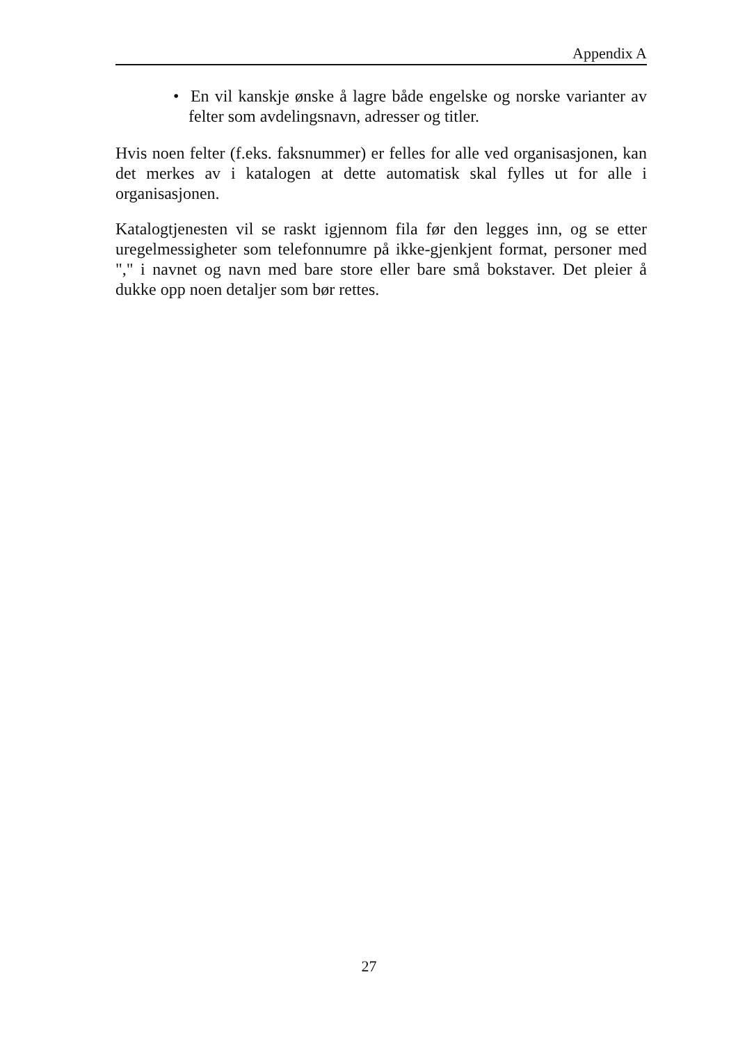Appendix A
• En vil kanskje ønske å lagre både engelske og norske varianter av felter som avdelingsnavn, adresser og titler.
Hvis noen felter (f.eks. faksnummer) er felles for alle ved organisasjonen, kan det merkes av i katalogen at dette automatisk skal fylles ut for alle i organisasjonen.
Katalogtjenesten vil se raskt igjennom fila før den legges inn, og se etter uregelmessigheter som telefonnumre på ikke-gjenkjent format, personer med "," i navnet og navn med bare store eller bare små bokstaver. Det pleier å dukke opp noen detaljer som bør rettes.
27